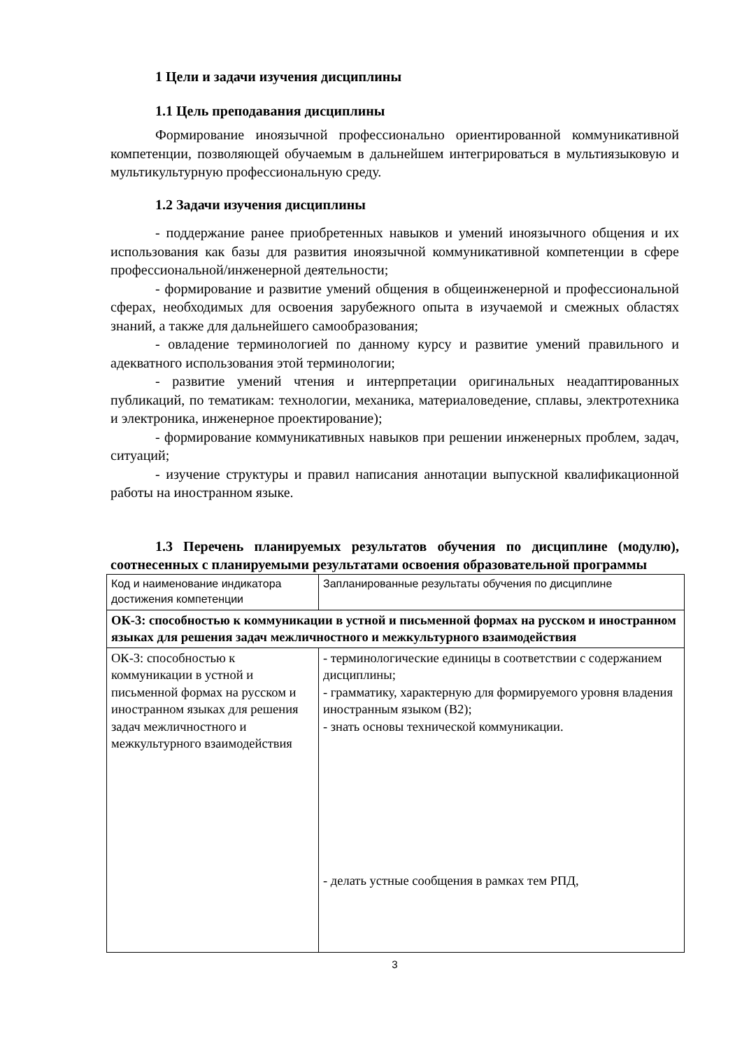1 Цели и задачи изучения дисциплины
1.1 Цель преподавания дисциплины
Формирование иноязычной профессионально ориентированной коммуникативной компетенции, позволяющей обучаемым в дальнейшем интегрироваться в мультиязыковую и мультикультурную профессиональную среду.
1.2 Задачи изучения дисциплины
- поддержание ранее приобретенных навыков и умений иноязычного общения и их использования как базы для развития иноязычной коммуникативной компетенции в сфере профессиональной/инженерной деятельности;
- формирование и развитие умений общения в общеинженерной и профессиональной сферах, необходимых для освоения зарубежного опыта в изучаемой и смежных областях знаний, а также для дальнейшего самообразования;
- овладение терминологией по данному курсу и развитие умений правильного и адекватного использования этой терминологии;
- развитие умений чтения и интерпретации оригинальных неадаптированных публикаций, по тематикам: технологии, механика, материаловедение, сплавы, электротехника и электроника, инженерное проектирование);
- формирование коммуникативных навыков при решении инженерных проблем, задач, ситуаций;
- изучение структуры и правил написания аннотации выпускной квалификационной работы на иностранном языке.
1.3 Перечень планируемых результатов обучения по дисциплине (модулю), соотнесенных с планируемыми результатами освоения образовательной программы
| Код и наименование индикатора достижения компетенции | Запланированные результаты обучения по дисциплине |
| ОК-3: способностью к коммуникации в устной и письменной формах на русском и иностранном языках для решения задач межличностного и межкультурного взаимодействия | |
| ОК-3: способностью к коммуникации в устной и письменной формах на русском и иностранном языках для решения задач межличностного и межкультурного взаимодействия | - терминологические единицы в соответствии с содержанием дисциплины; - грамматику, характерную для формируемого уровня владения иностранным языком (В2); - знать основы технической коммуникации. - делать устные сообщения в рамках тем РПД, |
3